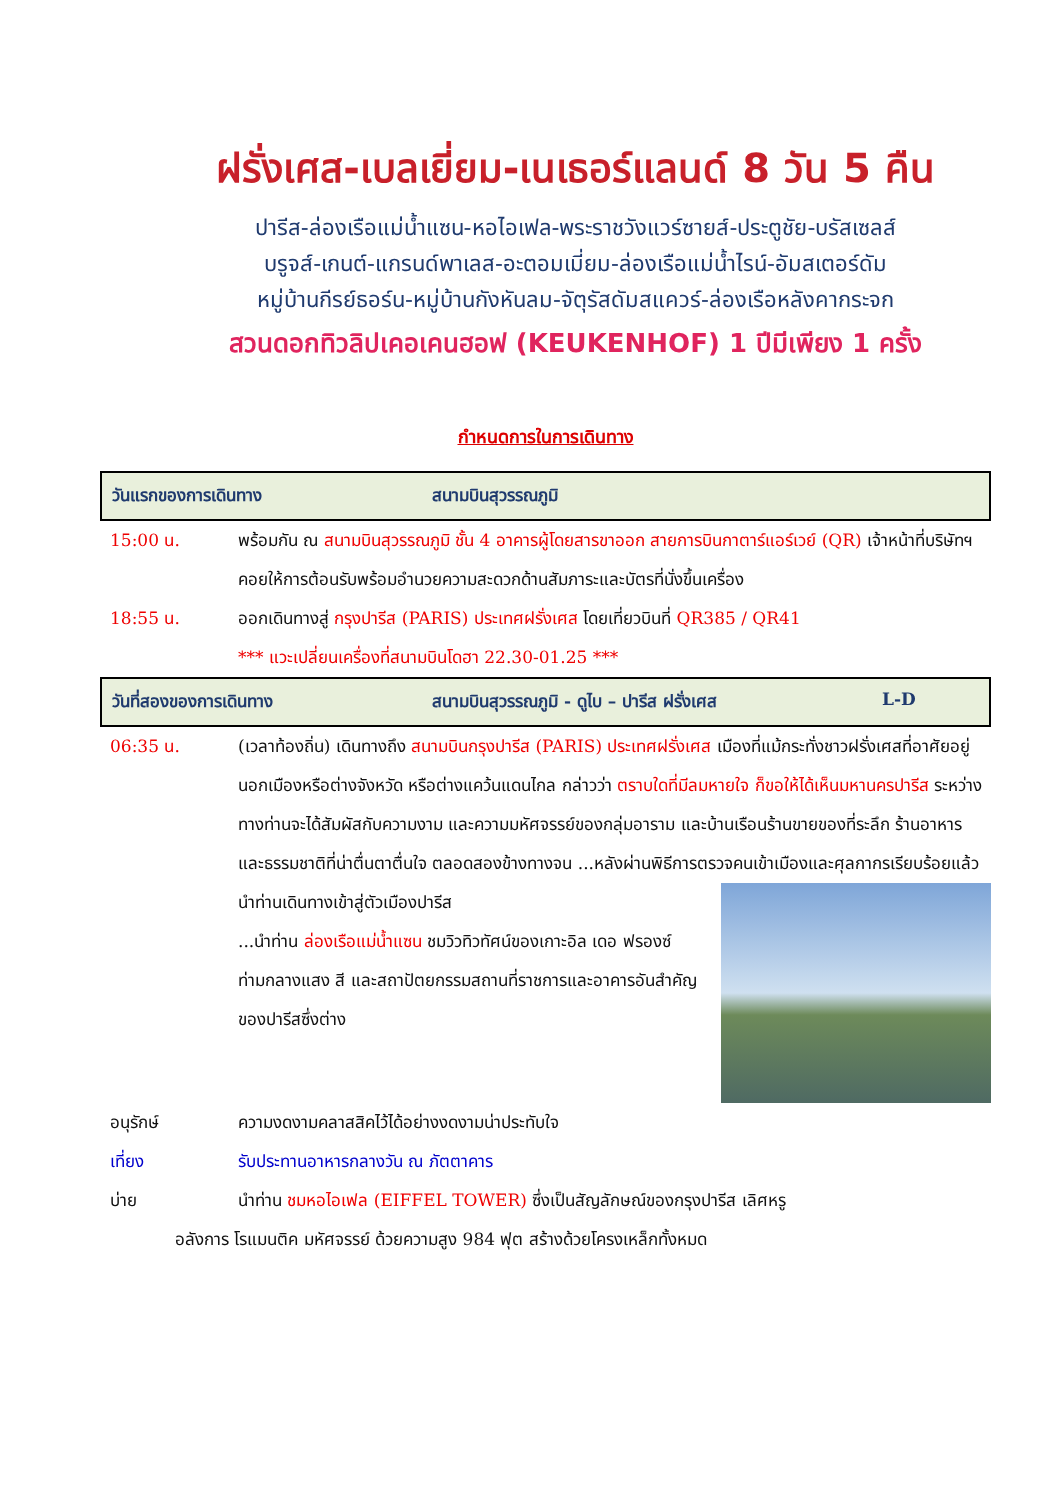ฝรั่งเศส-เบลเยี่ยม-เนเธอร์แลนด์ 8 วัน 5 คืน
ปารีส-ล่องเรือแม่น้ำแซน-หอไอเฟล-พระราชวังแวร์ซายส์-ประตูชัย-บรัสเซลส์
บรูจส์-เกนต์-แกรนด์พาเลส-อะตอมเมี่ยม-ล่องเรือแม่น้ำไรน์-อัมสเตอร์ดัม
หมู่บ้านกีรย์ธอร์น-หมู่บ้านกังหันลม-จัตุรัสดัมสแควร์-ล่องเรือหลังคากระจก
สวนดอกทิวลิปเคอเคนฮอฟ (KEUKENHOF) 1 ปีมีเพียง 1 ครั้ง
กำหนดการในการเดินทาง
วันแรกของการเดินทาง สนามบินสุวรรณภูมิ
15:00 น. พร้อมกัน ณ สนามบินสุวรรณภูมิ ชั้น 4 อาคารผู้โดยสารขาออก สายการบินกาตาร์แอร์เวย์ (QR) เจ้าหน้าที่บริษัทฯ คอยให้การต้อนรับพร้อมอำนวยความสะดวกด้านสัมภาระและบัตรที่นั่งขึ้นเครื่อง
18:55 น. ออกเดินทางสู่ กรุงปารีส (PARIS) ประเทศฝรั่งเศส โดยเที่ยวบินที่ QR385 / QR41
*** แวะเปลี่ยนเครื่องที่สนามบินโดฮา 22.30-01.25 ***
วันที่สองของการเดินทาง สนามบินสุวรรณภูมิ - ดูไบ – ปารีส ฝรั่งเศส L-D
06:35 น. (เวลาท้องถิ่น) เดินทางถึง สนามบินกรุงปารีส (PARIS) ประเทศฝรั่งเศส เมืองที่แม้กระทั่งชาวฝรั่งเศสที่อาศัยอยู่นอกเมืองหรือต่างจังหวัด หรือต่างแคว้นแดนไกล กล่าวว่า ตราบใดที่มีลมหายใจ ก็ขอให้ได้เห็นมหานครปารีส ระหว่างทางท่านจะได้สัมผัสกับความงาม และความมหัศจรรย์ของกลุ่มอาราม และบ้านเรือนร้านขายของที่ระลึก ร้านอาหาร และธรรมชาติที่น่าตื่นตาตื่นใจ ตลอดสองข้างทางจน ...หลังผ่านพิธีการตรวจคนเข้าเมืองและศุลกากรเรียบร้อยแล้ว
นำท่านเดินทางเข้าสู่ตัวเมืองปารีส
...นำท่าน ล่องเรือแม่น้ำแซน ชมวิวทิวทัศน์ของเกาะอิล เดอ ฟรองซ์ท่ามกลางแสง สี และสถาปัตยกรรมสถานที่ราชการและอาคารอันสำคัญของปารีสซึ่งต่าง
อนุรักษ์ ความงดงามคลาสสิคไว้ได้อย่างงดงามน่าประทับใจ
เที่ยง รับประทานอาหารกลางวัน ณ ภัตตาคาร
บ่าย นำท่าน ชมหอไอเฟล (EIFFEL TOWER) ซึ่งเป็นสัญลักษณ์ของกรุงปารีส เลิศหรู
อลังการ โรแมนติค มหัศจรรย์ ด้วยความสูง 984 ฟุต สร้างด้วยโครงเหล็กทั้งหมด